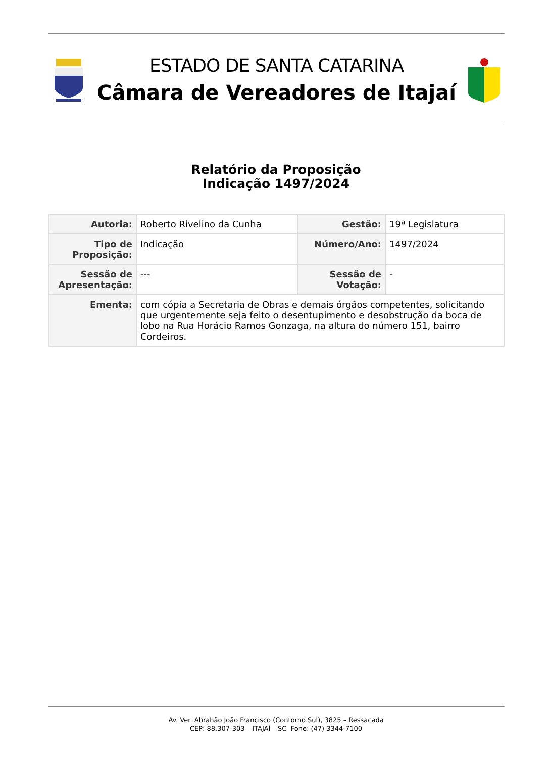ESTADO DE SANTA CATARINA
Câmara de Vereadores de Itajaí
Relatório da Proposição
Indicação 1497/2024
| Autoria: | Roberto Rivelino da Cunha | Gestão: | 19ª Legislatura |
| Tipo de Proposição: | Indicação | Número/Ano: | 1497/2024 |
| Sessão de Apresentação: | --- | Sessão de Votação: | - |
| Ementa: | com cópia a Secretaria de Obras e demais órgãos competentes, solicitando que urgentemente seja feito o desentupimento e desobstrução da boca de lobo na Rua Horácio Ramos Gonzaga, na altura do número 151, bairro Cordeiros. | | |
Av. Ver. Abrahão João Francisco (Contorno Sul), 3825 – Ressacada
CEP: 88.307-303 – ITAJAÍ – SC Fone: (47) 3344-7100